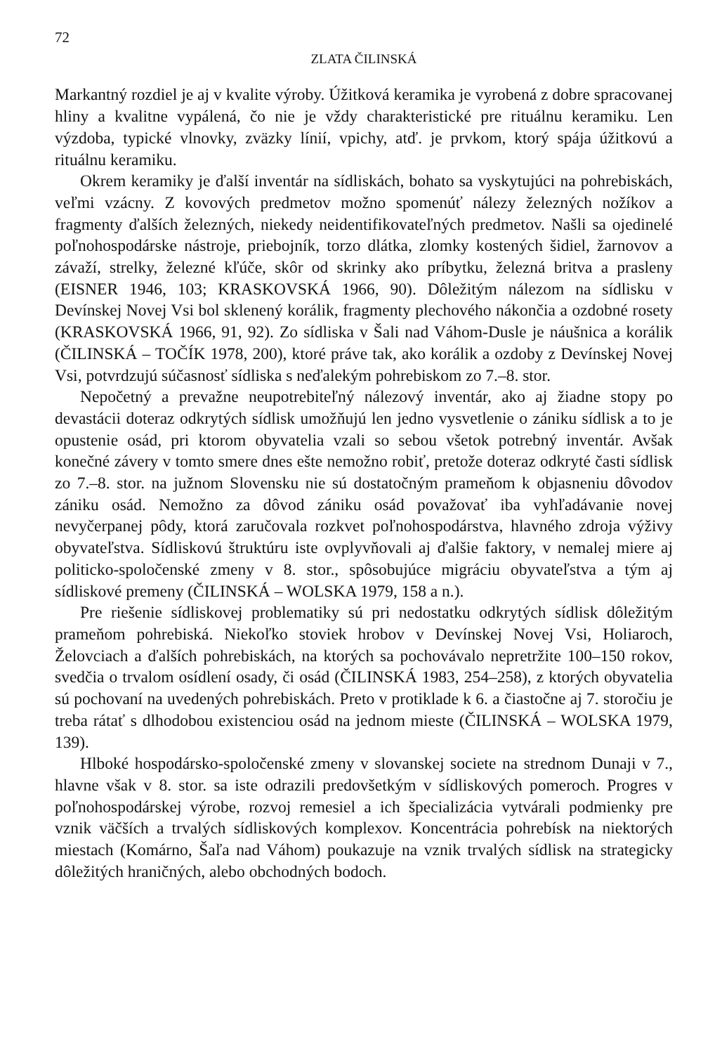72
ZLATA ČILINSKÁ
Markantný rozdiel je aj v kvalite výroby. Úžitková keramika je vyrobená z dobre spracovanej hliny a kvalitne vypálená, čo nie je vždy charakteristické pre rituálnu keramiku. Len výzdoba, typické vlnovky, zväzky línií, vpichy, atď. je prvkom, ktorý spája úžitkovú a rituálnu keramiku.
Okrem keramiky je ďalší inventár na sídliskách, bohato sa vyskytujúci na pohrebiskách, veľmi vzácny. Z kovových predmetov možno spomenúť nálezy železných nožíkov a fragmenty ďalších železných, niekedy neidentifikovateľných predmetov. Našli sa ojedinelé poľnohospodárske nástroje, priebojník, torzo dlátka, zlomky kostených šidiel, žarnovov a závaží, strelky, železné kľúče, skôr od skrinky ako príbytku, železná britva a prasleny (EISNER 1946, 103; KRASKOVSKÁ 1966, 90). Dôležitým nálezom na sídlisku v Devínskej Novej Vsi bol sklenený korálik, fragmenty plechového nákončia a ozdobné rosety (KRASKOVSKÁ 1966, 91, 92). Zo sídliska v Šali nad Váhom-Dusle je náušnica a korálik (ČILINSKÁ – TOČÍK 1978, 200), ktoré práve tak, ako korálik a ozdoby z Devínskej Novej Vsi, potvrdzujú súčasnosť sídliska s neďalekým pohrebiskom zo 7.–8. stor.
Nepočetný a prevažne neupotrebiteľný nálezový inventár, ako aj žiadne stopy po devastácii doteraz odkrytých sídlisk umožňujú len jedno vysvetlenie o zániku sídlisk a to je opustenie osád, pri ktorom obyvatelia vzali so sebou všetok potrebný inventár. Avšak konečné závery v tomto smere dnes ešte nemožno robiť, pretože doteraz odkryté časti sídlisk zo 7.–8. stor. na južnom Slovensku nie sú dostatočným prameňom k objasneniu dôvodov zániku osád. Nemožno za dôvod zániku osád považovať iba vyhľadávanie novej nevyčerpanej pôdy, ktorá zaručovala rozkvet poľnohospodárstva, hlavného zdroja výživy obyvateľstva. Sídliskovú štruktúru iste ovplyvňovali aj ďalšie faktory, v nemalej miere aj politicko-spoločenské zmeny v 8. stor., spôsobujúce migráciu obyvateľstva a tým aj sídliskové premeny (ČILINSKÁ – WOLSKA 1979, 158 a n.).
Pre riešenie sídliskovej problematiky sú pri nedostatku odkrytých sídlisk dôležitým prameňom pohrebiská. Niekoľko stoviek hrobov v Devínskej Novej Vsi, Holiaroch, Želovciach a ďalších pohrebiskách, na ktorých sa pochovávalo nepretržite 100–150 rokov, svedčia o trvalom osídlení osady, či osád (ČILINSKÁ 1983, 254–258), z ktorých obyvatelia sú pochovaní na uvedených pohrebiskách. Preto v protiklade k 6. a čiastočne aj 7. storočiu je treba rátať s dlhodobou existenciou osád na jednom mieste (ČILINSKÁ – WOLSKA 1979, 139).
Hlboké hospodársko-spoločenské zmeny v slovanskej societe na strednom Dunaji v 7., hlavne však v 8. stor. sa iste odrazili predovšetkým v sídliskových pomeroch. Progres v poľnohospodárskej výrobe, rozvoj remesiel a ich špecializácia vytvárali podmienky pre vznik väčších a trvalých sídliskových komplexov. Koncentrácia pohrebísk na niektorých miestach (Komárno, Šaľa nad Váhom) poukazuje na vznik trvalých sídlisk na strategicky dôležitých hraničných, alebo obchodných bodoch.